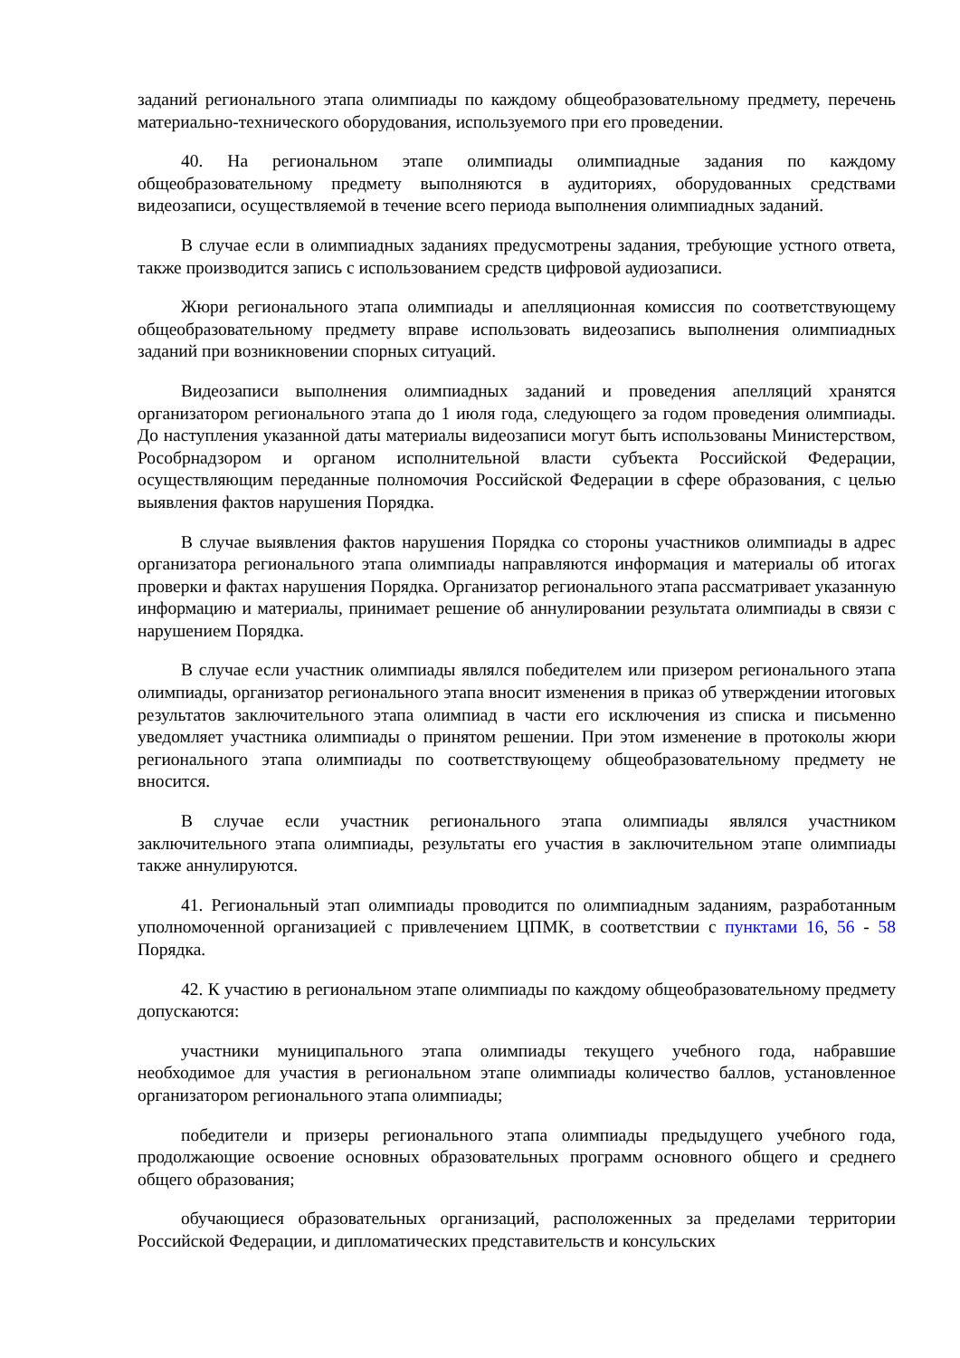заданий регионального этапа олимпиады по каждому общеобразовательному предмету, перечень материально-технического оборудования, используемого при его проведении.
40. На региональном этапе олимпиады олимпиадные задания по каждому общеобразовательному предмету выполняются в аудиториях, оборудованных средствами видеозаписи, осуществляемой в течение всего периода выполнения олимпиадных заданий.
В случае если в олимпиадных заданиях предусмотрены задания, требующие устного ответа, также производится запись с использованием средств цифровой аудиозаписи.
Жюри регионального этапа олимпиады и апелляционная комиссия по соответствующему общеобразовательному предмету вправе использовать видеозапись выполнения олимпиадных заданий при возникновении спорных ситуаций.
Видеозаписи выполнения олимпиадных заданий и проведения апелляций хранятся организатором регионального этапа до 1 июля года, следующего за годом проведения олимпиады. До наступления указанной даты материалы видеозаписи могут быть использованы Министерством, Рособрнадзором и органом исполнительной власти субъекта Российской Федерации, осуществляющим переданные полномочия Российской Федерации в сфере образования, с целью выявления фактов нарушения Порядка.
В случае выявления фактов нарушения Порядка со стороны участников олимпиады в адрес организатора регионального этапа олимпиады направляются информация и материалы об итогах проверки и фактах нарушения Порядка. Организатор регионального этапа рассматривает указанную информацию и материалы, принимает решение об аннулировании результата олимпиады в связи с нарушением Порядка.
В случае если участник олимпиады являлся победителем или призером регионального этапа олимпиады, организатор регионального этапа вносит изменения в приказ об утверждении итоговых результатов заключительного этапа олимпиад в части его исключения из списка и письменно уведомляет участника олимпиады о принятом решении. При этом изменение в протоколы жюри регионального этапа олимпиады по соответствующему общеобразовательному предмету не вносится.
В случае если участник регионального этапа олимпиады являлся участником заключительного этапа олимпиады, результаты его участия в заключительном этапе олимпиады также аннулируются.
41. Региональный этап олимпиады проводится по олимпиадным заданиям, разработанным уполномоченной организацией с привлечением ЦПМК, в соответствии с пунктами 16, 56 - 58 Порядка.
42. К участию в региональном этапе олимпиады по каждому общеобразовательному предмету допускаются:
участники муниципального этапа олимпиады текущего учебного года, набравшие необходимое для участия в региональном этапе олимпиады количество баллов, установленное организатором регионального этапа олимпиады;
победители и призеры регионального этапа олимпиады предыдущего учебного года, продолжающие освоение основных образовательных программ основного общего и среднего общего образования;
обучающиеся образовательных организаций, расположенных за пределами территории Российской Федерации, и дипломатических представительств и консульских